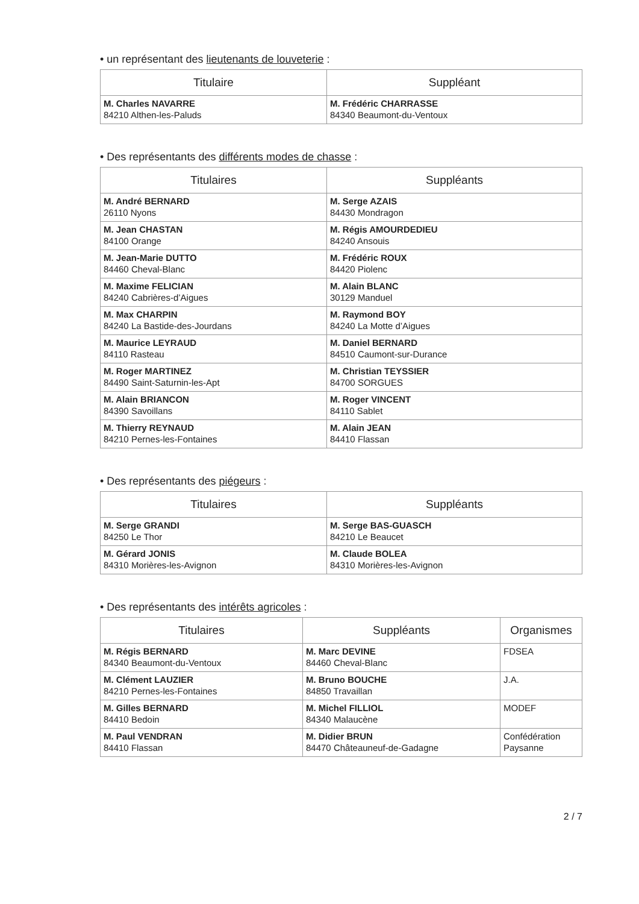• un représentant des lieutenants de louveterie :
| Titulaire | Suppléant |
| --- | --- |
| M. Charles NAVARRE 84210 Althen-les-Paluds | M. Frédéric CHARRASSE 84340 Beaumont-du-Ventoux |
• Des représentants des différents modes de chasse :
| Titulaires | Suppléants |
| --- | --- |
| M. André BERNARD 26110 Nyons | M. Serge AZAIS 84430 Mondragon |
| M. Jean CHASTAN 84100 Orange | M. Régis AMOURDEDIEU 84240 Ansouis |
| M. Jean-Marie DUTTO 84460 Cheval-Blanc | M. Frédéric ROUX 84420 Piolenc |
| M. Maxime FELICIAN 84240 Cabrières-d’Aigues | M. Alain BLANC 30129 Manduel |
| M. Max CHARPIN 84240 La Bastide-des-Jourdans | M. Raymond BOY 84240 La Motte d’Aigues |
| M. Maurice LEYRAUD 84110 Rasteau | M. Daniel BERNARD 84510 Caumont-sur-Durance |
| M. Roger MARTINEZ 84490 Saint-Saturnin-les-Apt | M. Christian TEYSSIER 84700 SORGUES |
| M. Alain BRIANCON 84390 Savoillans | M. Roger VINCENT 84110 Sablet |
| M. Thierry REYNAUD 84210 Pernes-les-Fontaines | M. Alain JEAN 84410 Flassan |
• Des représentants des piégeurs :
| Titulaires | Suppléants |
| --- | --- |
| M. Serge GRANDI 84250 Le Thor | M. Serge BAS-GUASCH 84210 Le Beaucet |
| M. Gérard JONIS 84310 Morières-les-Avignon | M. Claude BOLEA 84310 Morières-les-Avignon |
• Des représentants des intérêts agricoles :
| Titulaires | Suppléants | Organismes |
| --- | --- | --- |
| M. Régis BERNARD 84340 Beaumont-du-Ventoux | M. Marc DEVINE 84460 Cheval-Blanc | FDSEA |
| M. Clément LAUZIER 84210 Pernes-les-Fontaines | M. Bruno BOUCHE 84850 Travaillan | J.A. |
| M. Gilles BERNARD 84410 Bedoin | M. Michel FILLIOL 84340 Malaucène | MODEF |
| M. Paul VENDRAN 84410 Flassan | M. Didier BRUN 84470 Châteauneuf-de-Gadagne | Confédération Paysanne |
2 / 7